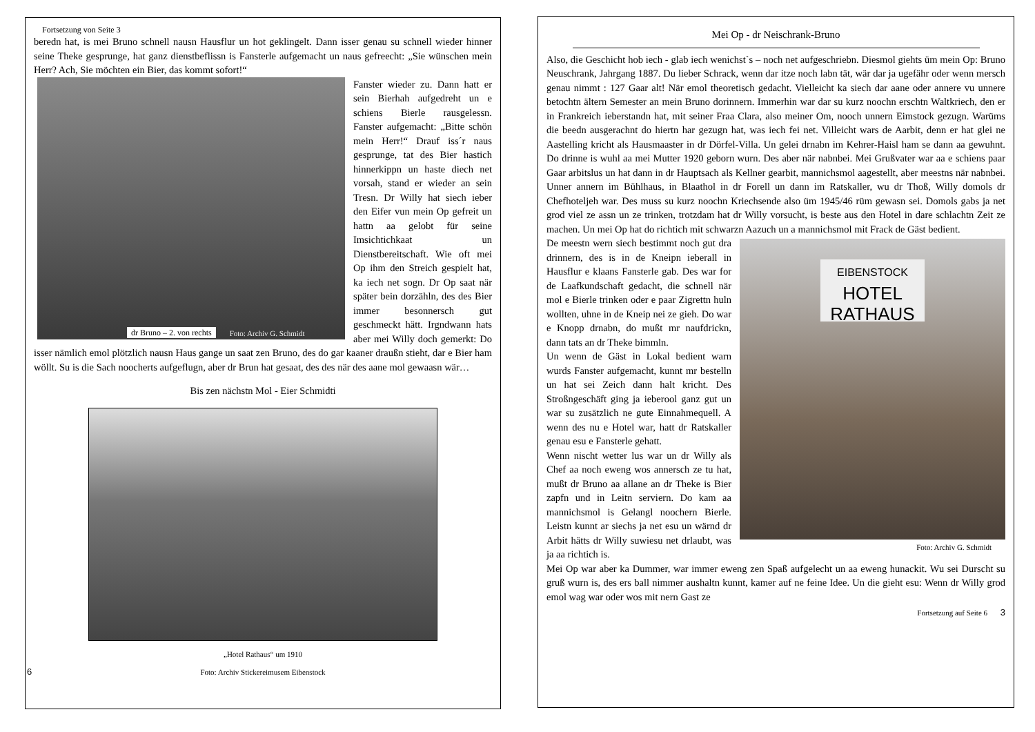Fortsetzung von Seite 3
beredn hat, is mei Bruno schnell nausn Hausflur un hot geklingelt. Dann isser genau su schnell wieder hinner seine Theke gesprunge, hat ganz dienstbeflissn is Fansterle aufgemacht un naus gefreecht: „Sie wünschen mein Herr? Ach, Sie möchten ein Bier, das kommt sofort!“
dr Bruno – 2. von rechts Foto: Archiv G. Schmidt
Fanster wieder zu. Dann hatt er sein Bierhah aufgedreht un e schiens Bierle rausgelessn. Fanster aufgemacht: „Bitte schön mein Herr!“ Drauf iss´r naus gesprunge, tat des Bier hastich hinnerkippn un haste diech net vorsah, stand er wieder an sein Tresn. Dr Willy hat siech ieber den Eifer vun mein Op gefreit un hattn aa gelobt für seine Imsichtichkaat un Dienstbereitschaft. Wie oft mei Op ihm den Streich gespielt hat, ka iech net sogn. Dr Op saat när später bein dorzähln, des des Bier immer besonnersch gut geschmeckt hätt. Irgndwann hats aber mei Willy doch gemerkt: Do isser nämlich emol plötzlich nausn Haus gange un saat zen Bruno, des do gar kaaner draußn stieht, dar e Bier ham wöllt. Su is die Sach noocherts aufgeflugn, aber dr Brun hat gesaat, des des när des aane mol gewaasn wär…
Bis zen nächstn Mol - Eier Schmidti
„Hotel Rathaus“ um 1910
6 Foto: Archiv Stickereimusem Eibenstock
Mei Op - dr Neischrank-Bruno
Also, die Geschicht hob iech - glab iech wenichst`s – noch net aufgeschriebn. Diesmol giehts üm mein Op: Bruno Neuschrank, Jahrgang 1887. Du lieber Schrack, wenn dar itze noch labn tät, wär dar ja ugefähr oder wenn mersch genau nimmt : 127 Gaar alt! När emol theoretisch gedacht. Vielleicht ka siech dar aane oder annere vu unnere betochtn ältern Semester an mein Bruno dorinnern. Immerhin war dar su kurz noochn erschtn Waltkriech, den er in Frankreich ieberstandn hat, mit seiner Fraa Clara, also meiner Om, nooch unnern Eimstock gezugn. Warüms die beedn ausgerachnt do hiertn har gezugn hat, was iech fei net. Villeicht wars de Aarbit, denn er hat glei ne Aastelling kricht als Hausmaaster in dr Dörfel-Villa. Un gelei drnabn im Kehrer-Haisl ham se dann aa gewuhnt. Do drinne is wuhl aa mei Mutter 1920 geborn wurn. Des aber när nabnbei. Mei Grußvater war aa e schiens paar Gaar arbitslus un hat dann in dr Hauptsach als Kellner gearbit, mannichsmol aagestellt, aber meestns när nabnbei. Unner annern im Bühlhaus, in Blaathol in dr Forell un dann im Ratskaller, wu dr Thoß, Willy domols dr Chefhoteljeh war. Des muss su kurz noochn Kriechsende also üm 1945/46 rüm gewasn sei. Domols gabs ja net grod viel ze assn un ze trinken, trotzdam hat dr Willy vorsucht, is beste aus den Hotel in dare schlachtn Zeit ze machen. Un mei Op hat do richtich mit schwarzn Aazuch un a mannichsmol mit Frack de Gäst bedient.
EIBENSTOCK
HOTEL
RATHAUS
Foto: Archiv G. Schmidt
De meestn wern siech bestimmt noch gut dra drinnern, des is in de Kneipn ieberall in Hausflur e klaans Fansterle gab. Des war for de Laafkundschaft gedacht, die schnell när mol e Bierle trinken oder e paar Zigrettn huln wollten, uhne in de Kneip nei ze gieh. Do war e Knopp drnabn, do mußt mr naufdrickn, dann tats an dr Theke bimmln.
Un wenn de Gäst in Lokal bedient warn wurds Fanster aufgemacht, kunnt mr bestelln un hat sei Zeich dann halt kricht. Des Stroßngeschäft ging ja ieberool ganz gut un war su zusätzlich ne gute Einnahmequell. A wenn des nu e Hotel war, hatt dr Ratskaller genau esu e Fansterle gehatt.
Wenn nischt wetter lus war un dr Willy als Chef aa noch eweng wos annersch ze tu hat, mußt dr Bruno aa allane an dr Theke is Bier zapfn und in Leitn serviern. Do kam aa mannichsmol is Gelangl noochern Bierle. Leistn kunnt ar siechs ja net esu un wärnd dr Arbit hätts dr Willy suwiesu net drlaubt, was ja aa richtich is.
Mei Op war aber ka Dummer, war immer eweng zen Spaß aufgelecht un aa eweng hunackit. Wu sei Durscht su gruß wurn is, des ers ball nimmer aushaltn kunnt, kamer auf ne feine Idee. Un die gieht esu: Wenn dr Willy grod emol wag war oder wos mit nern Gast ze
Fortsetzung auf Seite 6 3